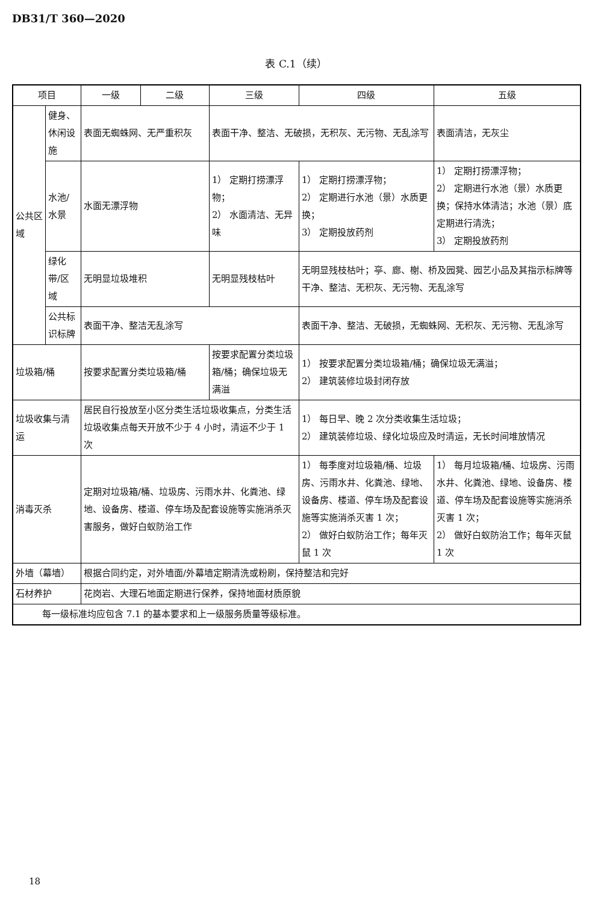DB31/T 360—2020
表 C.1（续）
| 项目 | | 一级 | 二级 | 三级 | 四级 | 五级 |
| --- | --- | --- | --- | --- | --- | --- |
| 公共区域 | 健身、休闲设施 | 表面无蜘蛛网、无严重积灰 | | 表面干净、整洁、无破损，无积灰、无污物、无乱涂写 | | 表面清洁，无灰尘 |
| | 水池/水景 | 水面无漂浮物 | | 1） 定期打捞漂浮物； 2） 水面清洁、无异味 | 1） 定期打捞漂浮物； 2） 定期进行水池（景）水质更换； 3） 定期投放药剂 | 1） 定期打捞漂浮物； 2） 定期进行水池（景）水质更换；保持水体清洁；水池（景）底定期进行清洗； 3） 定期投放药剂 |
| | 绿化带/区域 | 无明显垃圾堆积 | | 无明显残枝枯叶 | 无明显残枝枯叶；亭、廊、榭、桥及园凳、园艺小品及其指示标牌等干净、整洁、无积灰、无污物、无乱涂写 | |
| | 公共标识标牌 | 表面干净、整洁无乱涂写 | | | 表面干净、整洁、无破损，无蜘蛛网、无积灰、无污物、无乱涂写 | |
| 垃圾箱/桶 | | 按要求配置分类垃圾箱/桶 | | 按要求配置分类垃圾箱/桶；确保垃圾无满溢 | 1） 按要求配置分类垃圾箱/桶；确保垃圾无满溢； 2） 建筑装修垃圾封闭存放 | |
| 垃圾收集与清运 | | 居民自行投放至小区分类生活垃圾收集点，分类生活垃圾收集点每天开放不少于 4 小时，清运不少于 1 次 | | | 1） 每日早、晚 2 次分类收集生活垃圾； 2） 建筑装修垃圾、绿化垃圾应及时清运，无长时间堆放情况 | |
| 消毒灭杀 | | 定期对垃圾箱/桶、垃圾房、污雨水井、化粪池、绿地、设备房、楼道、停车场及配套设施等实施消杀灭害服务，做好白蚁防治工作 | | | 1） 每季度对垃圾箱/桶、垃圾房、污雨水井、化粪池、绿地、设备房、楼道、停车场及配套设施等实施消杀灭害 1 次； 2） 做好白蚁防治工作；每年灭鼠 1 次 | 1） 每月垃圾箱/桶、垃圾房、污雨水井、化粪池、绿地、设备房、楼道、停车场及配套设施等实施消杀灭害 1 次； 2） 做好白蚁防治工作；每年灭鼠 1 次 |
| 外墙（幕墙） | | 根据合同约定，对外墙面/外幕墙定期清洗或粉刷，保持整洁和完好 | | | | |
| 石材养护 | | 花岗岩、大理石地面定期进行保养，保持地面材质原貌 | | | | |
| 每一级标准均应包含 7.1 的基本要求和上一级服务质量等级标准。 | | | | | | |
18